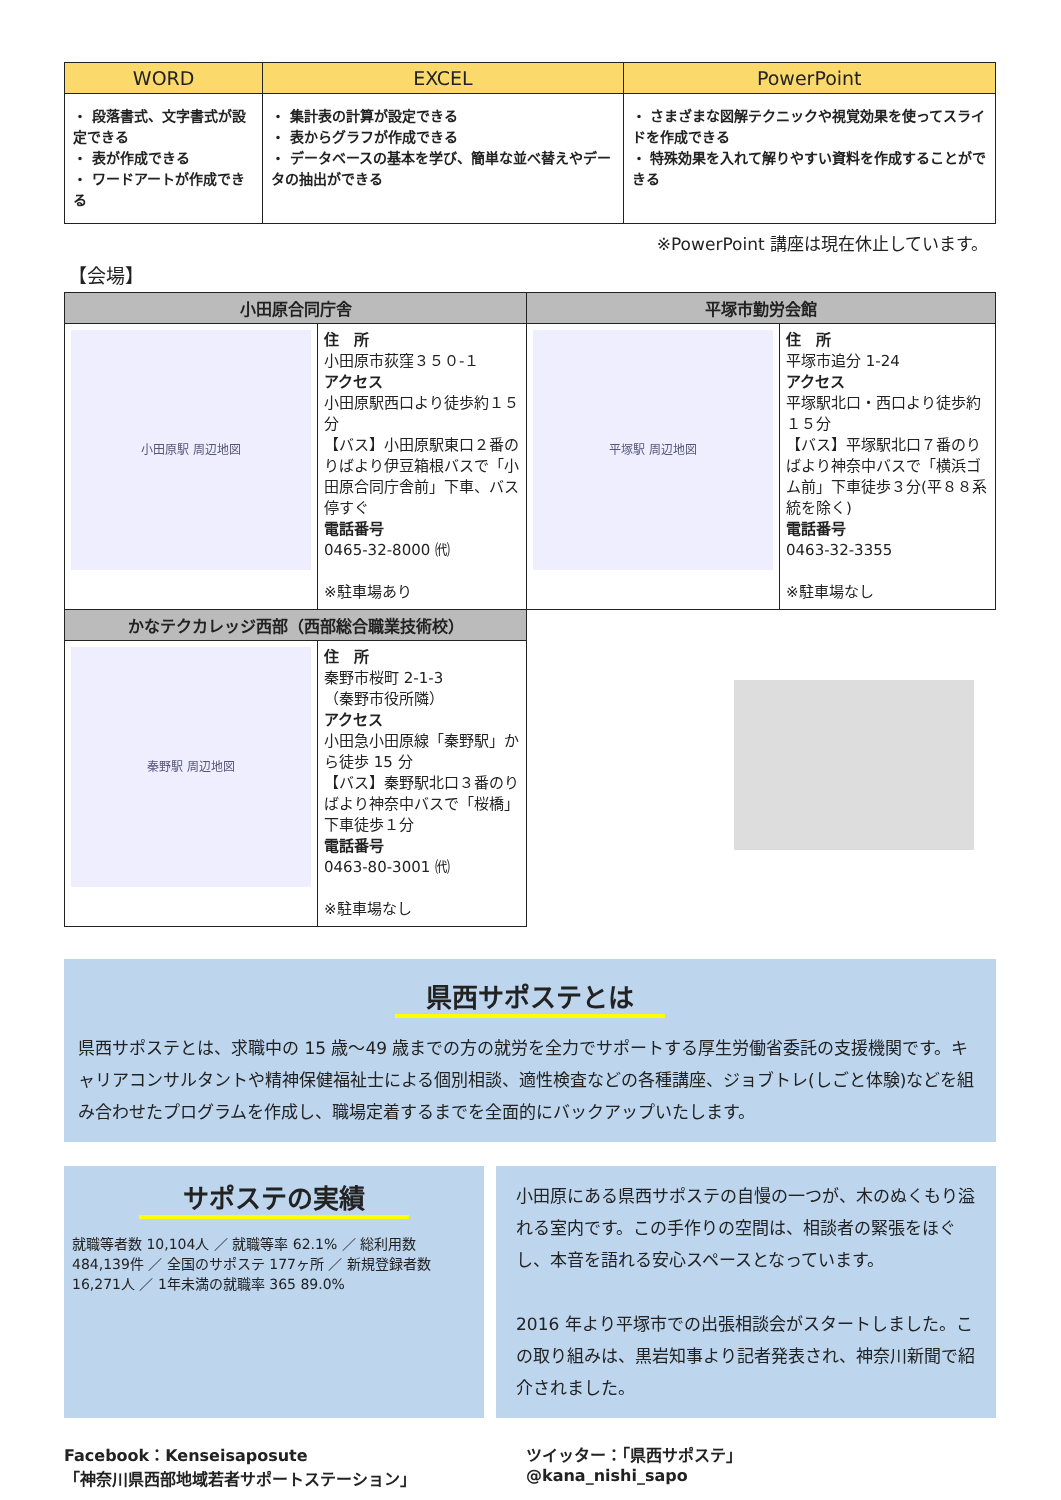| WORD | EXCEL | PowerPoint |
| --- | --- | --- |
| ・ 段落書式、文字書式が設定できる ・ 表が作成できる ・ ワードアートが作成できる | ・ 集計表の計算が設定できる ・ 表からグラフが作成できる ・ データベースの基本を学び、簡単な並べ替えやデータの抽出ができる | ・ さまざまな図解テクニックや視覚効果を使ってスライドを作成できる ・ 特殊効果を入れて解りやすい資料を作成することができる |
※PowerPoint 講座は現在休止しています。
【会場】
| 小田原合同庁舎 | | 平塚市勤労会館 | |
| --- | --- | --- | --- |
| 小田原駅 周辺地図 | 住 所 小田原市荻窪３５０-１ アクセス 小田原駅西口より徒歩約１５分 【バス】小田原駅東口２番のりばより伊豆箱根バスで「小田原合同庁舎前」下車、バス停すぐ 電話番号 0465-32-8000 ㈹ ※駐車場あり | 平塚駅 周辺地図 | 住 所 平塚市追分 1-24 アクセス 平塚駅北口・西口より徒歩約１５分 【バス】平塚駅北口７番のりばより神奈中バスで「横浜ゴム前」下車徒歩３分(平８８系統を除く) 電話番号 0463-32-3355 ※駐車場なし |
| かなテクカレッジ西部（西部総合職業技術校） | | | |
| 秦野駅 周辺地図 | 住 所 秦野市桜町 2-1-3 （秦野市役所隣） アクセス 小田急小田原線「秦野駅」から徒歩 15 分 【バス】秦野駅北口３番のりばより神奈中バスで「桜橋」下車徒歩１分 電話番号 0463-80-3001 ㈹ ※駐車場なし | | |
県西サポステとは
県西サポステとは、求職中の 15 歳～49 歳までの方の就労を全力でサポートする厚生労働省委託の支援機関です。キャリアコンサルタントや精神保健福祉士による個別相談、適性検査などの各種講座、ジョブトレ(しごと体験)などを組み合わせたプログラムを作成し、職場定着するまでを全面的にバックアップいたします。
サポステの実績
就職等者数 10,104人 ／ 就職等率 62.1% ／ 総利用数 484,139件 ／ 全国のサポステ 177ヶ所 ／ 新規登録者数 16,271人 ／ 1年未満の就職率 365 89.0%
小田原にある県西サポステの自慢の一つが、木のぬくもり溢れる室内です。この手作りの空間は、相談者の緊張をほぐし、本音を語れる安心スペースとなっています。
2016 年より平塚市での出張相談会がスタートしました。この取り組みは、黒岩知事より記者発表され、神奈川新聞で紹介されました。
Facebook：Kenseisaposute
「神奈川県西部地域若者サポートステーション」
ツイッター：「県西サポステ」
@kana_nishi_sapo